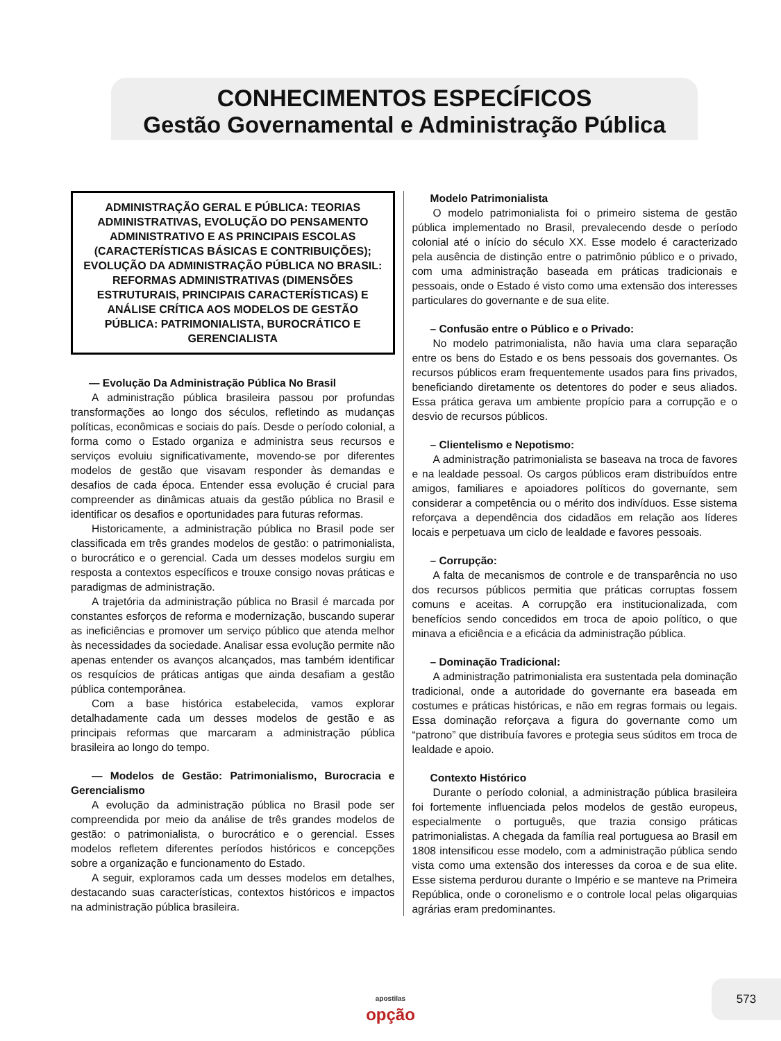CONHECIMENTOS ESPECÍFICOS
Gestão Governamental e Administração Pública
ADMINISTRAÇÃO GERAL E PÚBLICA: TEORIAS ADMINISTRATIVAS, EVOLUÇÃO DO PENSAMENTO ADMINISTRATIVO E AS PRINCIPAIS ESCOLAS (CARACTERÍSTICAS BÁSICAS E CONTRIBUIÇÕES); EVOLUÇÃO DA ADMINISTRAÇÃO PÚBLICA NO BRASIL: REFORMAS ADMINISTRATIVAS (DIMENSÕES ESTRUTURAIS, PRINCIPAIS CARACTERÍSTICAS) E ANÁLISE CRÍTICA AOS MODELOS DE GESTÃO PÚBLICA: PATRIMONIALISTA, BUROCRÁTICO E GERENCIALISTA
— Evolução Da Administração Pública No Brasil
A administração pública brasileira passou por profundas transformações ao longo dos séculos, refletindo as mudanças políticas, econômicas e sociais do país. Desde o período colonial, a forma como o Estado organiza e administra seus recursos e serviços evoluiu significativamente, movendo-se por diferentes modelos de gestão que visavam responder às demandas e desafios de cada época. Entender essa evolução é crucial para compreender as dinâmicas atuais da gestão pública no Brasil e identificar os desafios e oportunidades para futuras reformas.
Historicamente, a administração pública no Brasil pode ser classificada em três grandes modelos de gestão: o patrimonialista, o burocrático e o gerencial. Cada um desses modelos surgiu em resposta a contextos específicos e trouxe consigo novas práticas e paradigmas de administração.
A trajetória da administração pública no Brasil é marcada por constantes esforços de reforma e modernização, buscando superar as ineficiências e promover um serviço público que atenda melhor às necessidades da sociedade. Analisar essa evolução permite não apenas entender os avanços alcançados, mas também identificar os resquícios de práticas antigas que ainda desafiam a gestão pública contemporânea.
Com a base histórica estabelecida, vamos explorar detalhadamente cada um desses modelos de gestão e as principais reformas que marcaram a administração pública brasileira ao longo do tempo.
— Modelos de Gestão: Patrimonialismo, Burocracia e Gerencialismo
A evolução da administração pública no Brasil pode ser compreendida por meio da análise de três grandes modelos de gestão: o patrimonialista, o burocrático e o gerencial. Esses modelos refletem diferentes períodos históricos e concepções sobre a organização e funcionamento do Estado.
A seguir, exploramos cada um desses modelos em detalhes, destacando suas características, contextos históricos e impactos na administração pública brasileira.
Modelo Patrimonialista
O modelo patrimonialista foi o primeiro sistema de gestão pública implementado no Brasil, prevalecendo desde o período colonial até o início do século XX. Esse modelo é caracterizado pela ausência de distinção entre o patrimônio público e o privado, com uma administração baseada em práticas tradicionais e pessoais, onde o Estado é visto como uma extensão dos interesses particulares do governante e de sua elite.
– Confusão entre o Público e o Privado:
No modelo patrimonialista, não havia uma clara separação entre os bens do Estado e os bens pessoais dos governantes. Os recursos públicos eram frequentemente usados para fins privados, beneficiando diretamente os detentores do poder e seus aliados. Essa prática gerava um ambiente propício para a corrupção e o desvio de recursos públicos.
– Clientelismo e Nepotismo:
A administração patrimonialista se baseava na troca de favores e na lealdade pessoal. Os cargos públicos eram distribuídos entre amigos, familiares e apoiadores políticos do governante, sem considerar a competência ou o mérito dos indivíduos. Esse sistema reforçava a dependência dos cidadãos em relação aos líderes locais e perpetuava um ciclo de lealdade e favores pessoais.
– Corrupção:
A falta de mecanismos de controle e de transparência no uso dos recursos públicos permitia que práticas corruptas fossem comuns e aceitas. A corrupção era institucionalizada, com benefícios sendo concedidos em troca de apoio político, o que minava a eficiência e a eficácia da administração pública.
– Dominação Tradicional:
A administração patrimonialista era sustentada pela dominação tradicional, onde a autoridade do governante era baseada em costumes e práticas históricas, e não em regras formais ou legais. Essa dominação reforçava a figura do governante como um “patrono” que distribuía favores e protegia seus súditos em troca de lealdade e apoio.
Contexto Histórico
Durante o período colonial, a administração pública brasileira foi fortemente influenciada pelos modelos de gestão europeus, especialmente o português, que trazia consigo práticas patrimonialistas. A chegada da família real portuguesa ao Brasil em 1808 intensificou esse modelo, com a administração pública sendo vista como uma extensão dos interesses da coroa e de sua elite. Esse sistema perdurou durante o Império e se manteve na Primeira República, onde o coronelismo e o controle local pelas oligarquias agrárias eram predominantes.
apostilas
opção
573